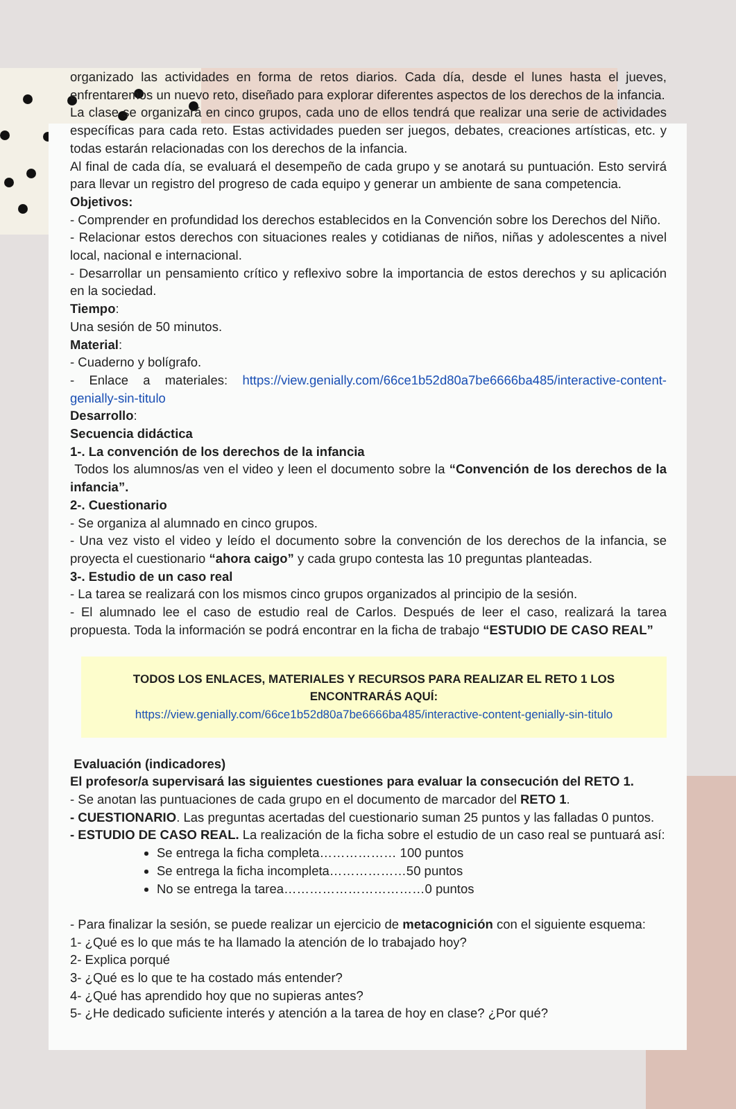organizado las actividades en forma de retos diarios. Cada día, desde el lunes hasta el jueves, enfrentaremos un nuevo reto, diseñado para explorar diferentes aspectos de los derechos de la infancia.
La clase se organizará en cinco grupos, cada uno de ellos tendrá que realizar una serie de actividades específicas para cada reto. Estas actividades pueden ser juegos, debates, creaciones artísticas, etc. y todas estarán relacionadas con los derechos de la infancia.
Al final de cada día, se evaluará el desempeño de cada grupo y se anotará su puntuación. Esto servirá para llevar un registro del progreso de cada equipo y generar un ambiente de sana competencia.
Objetivos:
- Comprender en profundidad los derechos establecidos en la Convención sobre los Derechos del Niño.
- Relacionar estos derechos con situaciones reales y cotidianas de niños, niñas y adolescentes a nivel local, nacional e internacional.
- Desarrollar un pensamiento crítico y reflexivo sobre la importancia de estos derechos y su aplicación en la sociedad.
Tiempo:
Una sesión de 50 minutos.
Material:
- Cuaderno y bolígrafo.
- Enlace a materiales: https://view.genially.com/66ce1b52d80a7be6666ba485/interactive-content-genially-sin-titulo
Desarrollo:
Secuencia didáctica
1-. La convención de los derechos de la infancia
Todos los alumnos/as ven el video y leen el documento sobre la “Convención de los derechos de la infancia”.
2-. Cuestionario
- Se organiza al alumnado en cinco grupos.
- Una vez visto el video y leído el documento sobre la convención de los derechos de la infancia, se proyecta el cuestionario “ahora caigo” y cada grupo contesta las 10 preguntas planteadas.
3-. Estudio de un caso real
- La tarea se realizará con los mismos cinco grupos organizados al principio de la sesión.
- El alumnado lee el caso de estudio real de Carlos. Después de leer el caso, realizará la tarea propuesta. Toda la información se podrá encontrar en la ficha de trabajo “ESTUDIO DE CASO REAL”
TODOS LOS ENLACES, MATERIALES Y RECURSOS PARA REALIZAR EL RETO 1 LOS ENCONTRARÁS AQUÍ:
https://view.genially.com/66ce1b52d80a7be6666ba485/interactive-content-genially-sin-titulo
Evaluación (indicadores)
El profesor/a supervisará las siguientes cuestiones para evaluar la consecución del RETO 1.
- Se anotan las puntuaciones de cada grupo en el documento de marcador del RETO 1.
- CUESTIONARIO. Las preguntas acertadas del cuestionario suman 25 puntos y las falladas 0 puntos.
- ESTUDIO DE CASO REAL. La realización de la ficha sobre el estudio de un caso real se puntuará así:
Se entrega la ficha completa……………… 100 puntos
Se entrega la ficha incompleta………………50 puntos
No se entrega la tarea……………………………0 puntos
- Para finalizar la sesión, se puede realizar un ejercicio de metacognición con el siguiente esquema:
1- ¿Qué es lo que más te ha llamado la atención de lo trabajado hoy?
2- Explica porqué
3- ¿Qué es lo que te ha costado más entender?
4- ¿Qué has aprendido hoy que no supieras antes?
5- ¿He dedicado suficiente interés y atención a la tarea de hoy en clase? ¿Por qué?